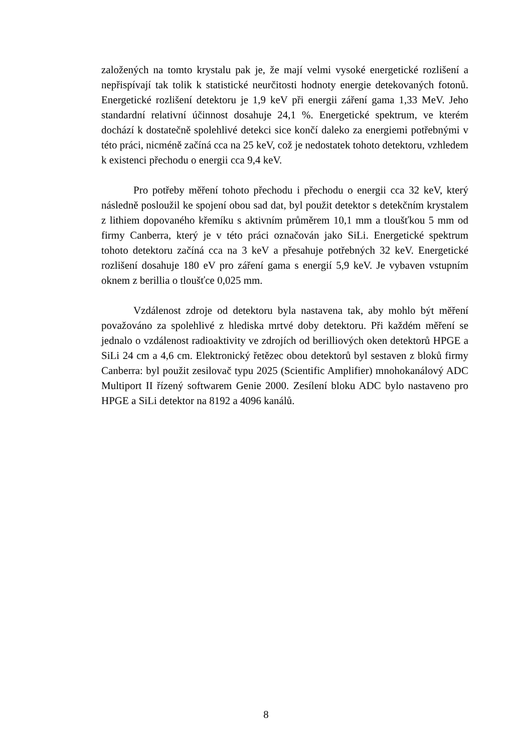založených na tomto krystalu pak je, že mají velmi vysoké energetické rozlišení a nepřispívají tak tolik k statistické neurčitosti hodnoty energie detekovaných fotonů. Energetické rozlišení detektoru je 1,9 keV při energii záření gama 1,33 MeV. Jeho standardní relativní účinnost dosahuje 24,1 %. Energetické spektrum, ve kterém dochází k dostatečně spolehlivé detekci sice končí daleko za energiemi potřebnými v této práci, nicméně začíná cca na 25 keV, což je nedostatek tohoto detektoru, vzhledem k existenci přechodu o energii cca 9,4 keV.
Pro potřeby měření tohoto přechodu i přechodu o energii cca 32 keV, který následně posloužil ke spojení obou sad dat, byl použit detektor s detekčním krystalem z lithiem dopovaného křemíku s aktivním průměrem 10,1 mm a tloušťkou 5 mm od firmy Canberra, který je v této práci označován jako SiLi. Energetické spektrum tohoto detektoru začíná cca na 3 keV a přesahuje potřebných 32 keV. Energetické rozlišení dosahuje 180 eV pro záření gama s energií 5,9 keV. Je vybaven vstupním oknem z berillia o tloušťce 0,025 mm.
Vzdálenost zdroje od detektoru byla nastavena tak, aby mohlo být měření považováno za spolehlivé z hlediska mrtvé doby detektoru. Při každém měření se jednalo o vzdálenost radioaktivity ve zdrojích od berilliových oken detektorů HPGE a SiLi 24 cm a 4,6 cm. Elektronický řetězec obou detektorů byl sestaven z bloků firmy Canberra: byl použit zesilovač typu 2025 (Scientific Amplifier) mnohokanálový ADC Multiport II řízený softwarem Genie 2000. Zesílení bloku ADC bylo nastaveno pro HPGE a SiLi detektor na 8192 a 4096 kanálů.
8